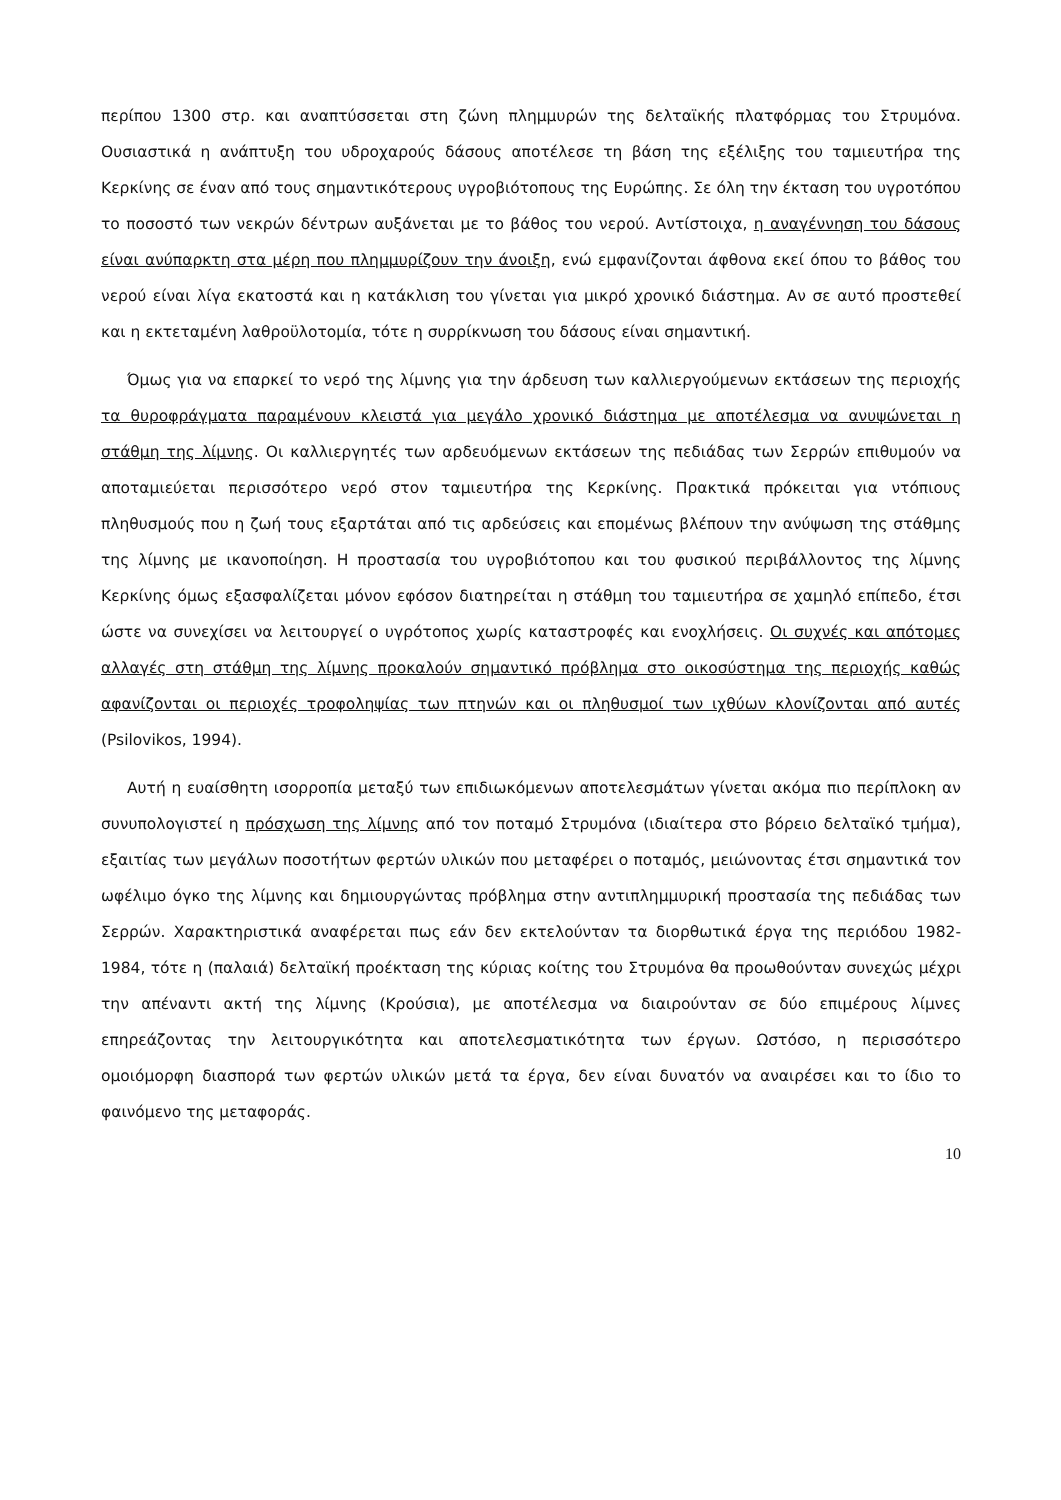περίπου 1300 στρ. και αναπτύσσεται στη ζώνη πλημμυρών της δελταϊκής πλατφόρμας του Στρυμόνα. Ουσιαστικά η ανάπτυξη του υδροχαρούς δάσους αποτέλεσε τη βάση της εξέλιξης του ταμιευτήρα της Κερκίνης σε έναν από τους σημαντικότερους υγροβιότοπους της Ευρώπης. Σε όλη την έκταση του υγροτόπου το ποσοστό των νεκρών δέντρων αυξάνεται με το βάθος του νερού. Αντίστοιχα, η αναγέννηση του δάσους είναι ανύπαρκτη στα μέρη που πλημμυρίζουν την άνοιξη, ενώ εμφανίζονται άφθονα εκεί όπου το βάθος του νερού είναι λίγα εκατοστά και η κατάκλιση του γίνεται για μικρό χρονικό διάστημα. Αν σε αυτό προστεθεί και η εκτεταμένη λαθροϋλοτομία, τότε η συρρίκνωση του δάσους είναι σημαντική.
Όμως για να επαρκεί το νερό της λίμνης για την άρδευση των καλλιεργούμενων εκτάσεων της περιοχής τα θυροφράγματα παραμένουν κλειστά για μεγάλο χρονικό διάστημα με αποτέλεσμα να ανυψώνεται η στάθμη της λίμνης. Οι καλλιεργητές των αρδευόμενων εκτάσεων της πεδιάδας των Σερρών επιθυμούν να αποταμιεύεται περισσότερο νερό στον ταμιευτήρα της Κερκίνης. Πρακτικά πρόκειται για ντόπιους πληθυσμούς που η ζωή τους εξαρτάται από τις αρδεύσεις και επομένως βλέπουν την ανύψωση της στάθμης της λίμνης με ικανοποίηση. Η προστασία του υγροβιότοπου και του φυσικού περιβάλλοντος της λίμνης Κερκίνης όμως εξασφαλίζεται μόνον εφόσον διατηρείται η στάθμη του ταμιευτήρα σε χαμηλό επίπεδο, έτσι ώστε να συνεχίσει να λειτουργεί ο υγρότοπος χωρίς καταστροφές και ενοχλήσεις. Οι συχνές και απότομες αλλαγές στη στάθμη της λίμνης προκαλούν σημαντικό πρόβλημα στο οικοσύστημα της περιοχής καθώς αφανίζονται οι περιοχές τροφοληψίας των πτηνών και οι πληθυσμοί των ιχθύων κλονίζονται από αυτές (Psilovikos, 1994).
Αυτή η ευαίσθητη ισορροπία μεταξύ των επιδιωκόμενων αποτελεσμάτων γίνεται ακόμα πιο περίπλοκη αν συνυπολογιστεί η πρόσχωση της λίμνης από τον ποταμό Στρυμόνα (ιδιαίτερα στο βόρειο δελταϊκό τμήμα), εξαιτίας των μεγάλων ποσοτήτων φερτών υλικών που μεταφέρει ο ποταμός, μειώνοντας έτσι σημαντικά τον ωφέλιμο όγκο της λίμνης και δημιουργώντας πρόβλημα στην αντιπλημμυρική προστασία της πεδιάδας των Σερρών. Χαρακτηριστικά αναφέρεται πως εάν δεν εκτελούνταν τα διορθωτικά έργα της περιόδου 1982-1984, τότε η (παλαιά) δελταϊκή προέκταση της κύριας κοίτης του Στρυμόνα θα προωθούνταν συνεχώς μέχρι την απέναντι ακτή της λίμνης (Κρούσια), με αποτέλεσμα να διαιρούνταν σε δύο επιμέρους λίμνες επηρεάζοντας την λειτουργικότητα και αποτελεσματικότητα των έργων. Ωστόσο, η περισσότερο ομοιόμορφη διασπορά των φερτών υλικών μετά τα έργα, δεν είναι δυνατόν να αναιρέσει και το ίδιο το φαινόμενο της μεταφοράς.
10